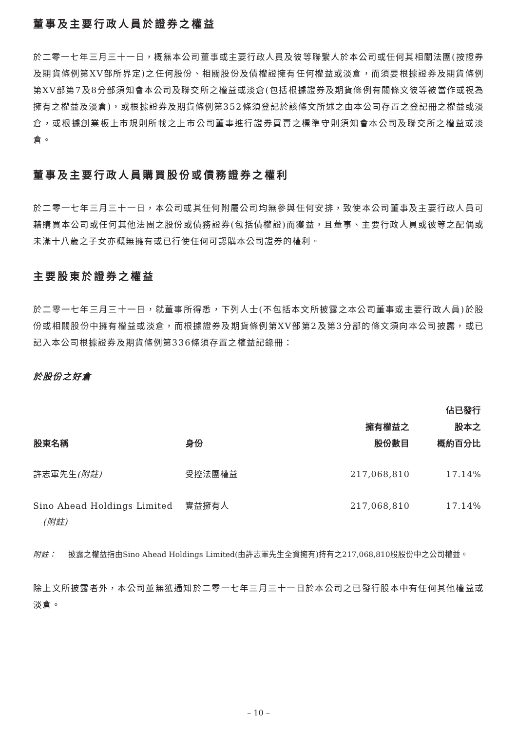董事及主要行政人員於證券之權益
於二零一七年三月三十一日，概無本公司董事或主要行政人員及彼等聯繫人於本公司或任何其相關法團(按證券及期貨條例第XV部所界定)之任何股份、相關股份及債權證擁有任何權益或淡倉，而須要根據證券及期貨條例第XV部第7及8分部須知會本公司及聯交所之權益或淡倉(包括根據證券及期貨條例有關條文彼等被當作或視為擁有之權益及淡倉)，或根據證券及期貨條例第352條須登記於該條文所述之由本公司存置之登記冊之權益或淡倉，或根據創業板上市規則所載之上市公司董事進行證券買賣之標準守則須知會本公司及聯交所之權益或淡倉。
董事及主要行政人員購買股份或債務證券之權利
於二零一七年三月三十一日，本公司或其任何附屬公司均無參與任何安排，致使本公司董事及主要行政人員可藉購買本公司或任何其他法團之股份或債務證券(包括債權證)而獲益，且董事、主要行政人員或彼等之配偶或未滿十八歲之子女亦概無擁有或已行使任何可認購本公司證券的權利。
主要股東於證券之權益
於二零一七年三月三十一日，就董事所得悉，下列人士(不包括本文所披露之本公司董事或主要行政人員)於股份或相關股份中擁有權益或淡倉，而根據證券及期貨條例第XV部第2及第3分部的條文須向本公司披露，或已記入本公司根據證券及期貨條例第336條須存置之權益記錄冊：
於股份之好倉
| 股東名稱 | 身份 | 擁有權益之 股份數目 | 佔已發行 股本之 概約百分比 |
| --- | --- | --- | --- |
| 許志軍先生 (附註) | 受控法團權益 | 217,068,810 | 17.14% |
| Sino Ahead Holdings Limited (附註) | 實益擁有人 | 217,068,810 | 17.14% |
附註： 披露之權益指由Sino Ahead Holdings Limited(由許志軍先生全資擁有)持有之217,068,810股股份中之公司權益。
除上文所披露者外，本公司並無獲通知於二零一七年三月三十一日於本公司之已發行股本中有任何其他權益或淡倉。
– 10 –